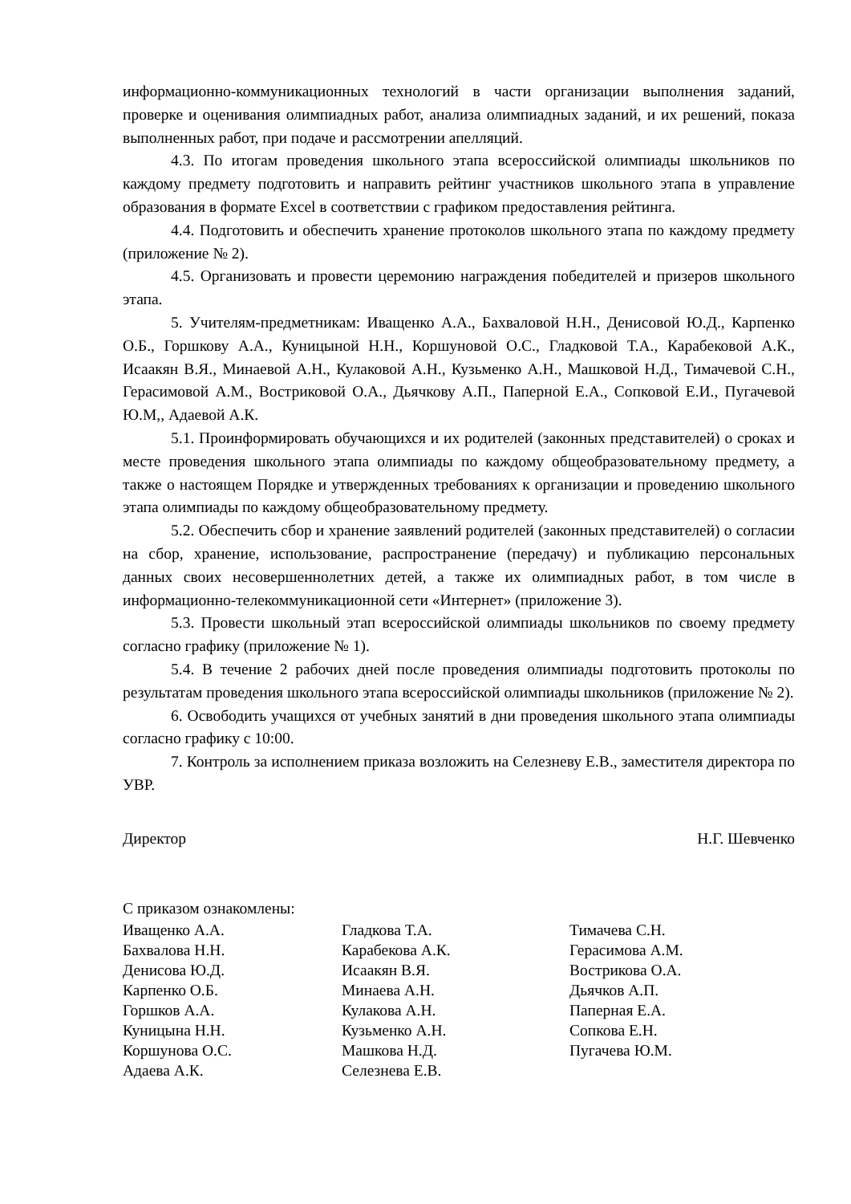информационно-коммуникационных технологий в части организации выполнения заданий, проверке и оценивания олимпиадных работ, анализа олимпиадных заданий, и их решений, показа выполненных работ, при подаче и рассмотрении апелляций.
4.3. По итогам проведения школьного этапа всероссийской олимпиады школьников по каждому предмету подготовить и направить рейтинг участников школьного этапа в управление образования в формате Excel в соответствии с графиком предоставления рейтинга.
4.4. Подготовить и обеспечить хранение протоколов школьного этапа по каждому предмету (приложение № 2).
4.5. Организовать и провести церемонию награждения победителей и призеров школьного этапа.
5. Учителям-предметникам: Иващенко А.А., Бахваловой Н.Н., Денисовой Ю.Д., Карпенко О.Б., Горшкову А.А., Куницыной Н.Н., Коршуновой О.С., Гладковой Т.А., Карабековой А.К., Исаакян В.Я., Минаевой А.Н., Кулаковой А.Н., Кузьменко А.Н., Машковой Н.Д., Тимачевой С.Н., Герасимовой А.М., Востриковой О.А., Дьячкову А.П., Паперной Е.А., Сопковой Е.И., Пугачевой Ю.М,, Адаевой А.К.
5.1. Проинформировать обучающихся и их родителей (законных представителей) о сроках и месте проведения школьного этапа олимпиады по каждому общеобразовательному предмету, а также о настоящем Порядке и утвержденных требованиях к организации и проведению школьного этапа олимпиады по каждому общеобразовательному предмету.
5.2. Обеспечить сбор и хранение заявлений родителей (законных представителей) о согласии на сбор, хранение, использование, распространение (передачу) и публикацию персональных данных своих несовершеннолетних детей, а также их олимпиадных работ, в том числе в информационно-телекоммуникационной сети «Интернет» (приложение 3).
5.3. Провести школьный этап всероссийской олимпиады школьников по своему предмету согласно графику (приложение № 1).
5.4. В течение 2 рабочих дней после проведения олимпиады подготовить протоколы по результатам проведения школьного этапа всероссийской олимпиады школьников (приложение № 2).
6. Освободить учащихся от учебных занятий в дни проведения школьного этапа олимпиады согласно графику с 10:00.
7. Контроль за исполнением приказа возложить на Селезневу Е.В., заместителя директора по УВР.
Директор Н.Г. Шевченко
С приказом ознакомлены:
Иващенко А.А. Гладкова Т.А. Тимачева С.Н. Бахвалова Н.Н. Карабекова А.К. Герасимова А.М. Денисова Ю.Д. Исаакян В.Я. Вострикова О.А. Карпенко О.Б. Минаева А.Н. Дьячков А.П. Горшков А.А. Кулакова А.Н. Паперная Е.А. Куницына Н.Н. Кузьменко А.Н. Сопкова Е.Н. Коршунова О.С. Машкова Н.Д. Пугачева Ю.М. Адаева А.К. Селезнева Е.В.